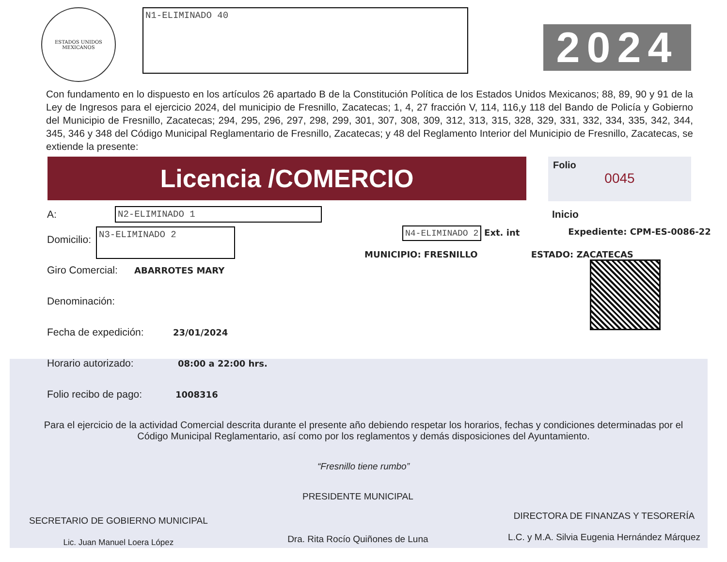ESTADOS UNIDOS MEXICANOS
N1-ELIMINADO 40
2024
Con fundamento en lo dispuesto en los artículos 26 apartado B de la Constitución Política de los Estados Unidos Mexicanos; 88, 89, 90 y 91 de la Ley de Ingresos para el ejercicio 2024, del municipio de Fresnillo, Zacatecas; 1, 4, 27 fracción V, 114, 116,y 118 del Bando de Policía y Gobierno del Municipio de Fresnillo, Zacatecas; 294, 295, 296, 297, 298, 299, 301, 307, 308, 309, 312, 313, 315, 328, 329, 331, 332, 334, 335, 342, 344, 345, 346 y 348 del Código Municipal Reglamentario de Fresnillo, Zacatecas; y 48 del Reglamento Interior del Municipio de Fresnillo, Zacatecas, se extiende la presente:
Licencia /COMERCIO
Folio
0045
A:
N2-ELIMINADO 1
Inicio
Domicilio:
N3-ELIMINADO 2
N4-ELIMINADO 2 Ext. int Expediente: CPM-ES-0086-22
MUNICIPIO: FRESNILLO ESTADO: ZACATECAS
Giro Comercial: ABARROTES MARY
Denominación:
Fecha de expedición: 23/01/2024
Horario autorizado: 08:00 a 22:00 hrs.
Folio recibo de pago: 1008316
Para el ejercicio de la actividad Comercial descrita durante el presente año debiendo respetar los horarios, fechas y condiciones determinadas por el Código Municipal Reglamentario, así como por los reglamentos y demás disposiciones del Ayuntamiento.
“Fresnillo tiene rumbo”
SECRETARIO DE GOBIERNO MUNICIPAL
Lic. Juan Manuel Loera López
PRESIDENTE MUNICIPAL
Dra. Rita Rocío Quiñones de Luna
DIRECTORA DE FINANZAS Y TESORERÍA
L.C. y M.A. Silvia Eugenia Hernández Márquez